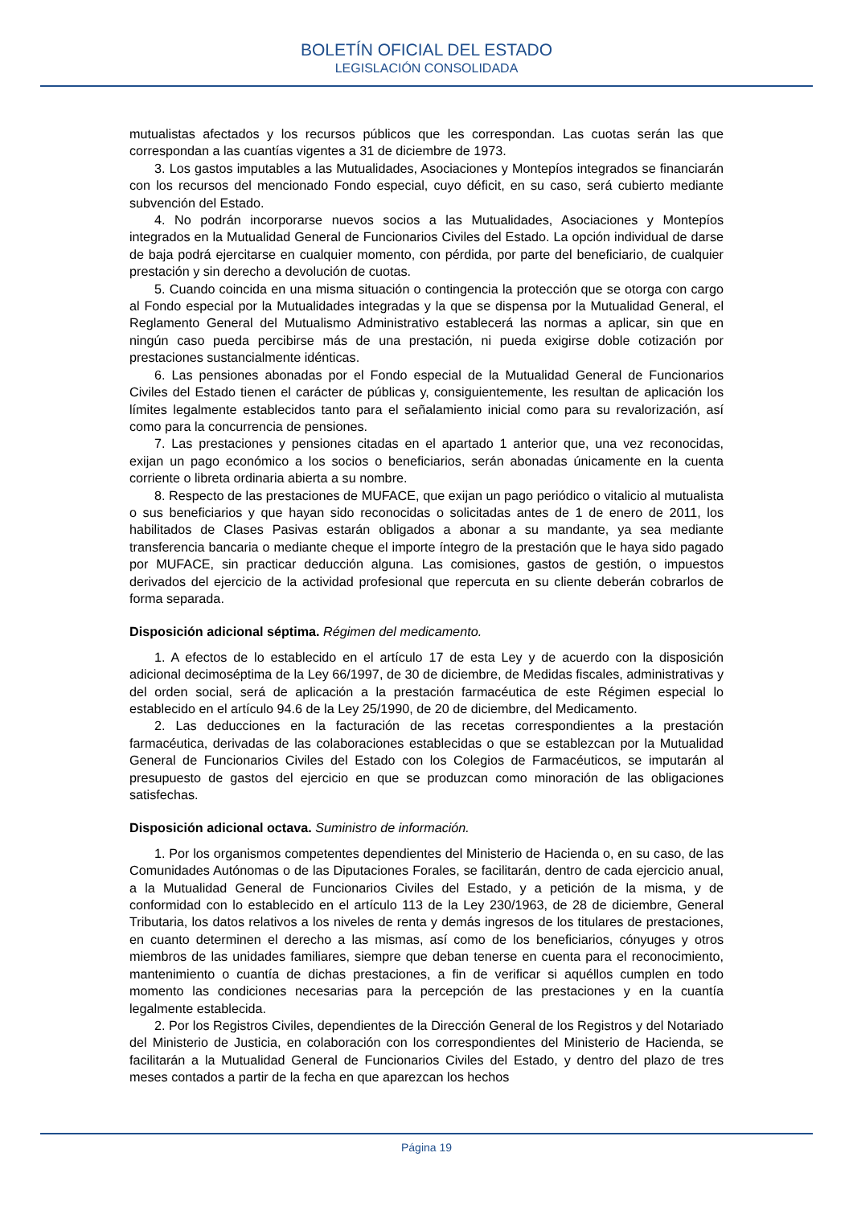BOLETÍN OFICIAL DEL ESTADO
LEGISLACIÓN CONSOLIDADA
mutualistas afectados y los recursos públicos que les correspondan. Las cuotas serán las que correspondan a las cuantías vigentes a 31 de diciembre de 1973.
3. Los gastos imputables a las Mutualidades, Asociaciones y Montepíos integrados se financiarán con los recursos del mencionado Fondo especial, cuyo déficit, en su caso, será cubierto mediante subvención del Estado.
4. No podrán incorporarse nuevos socios a las Mutualidades, Asociaciones y Montepíos integrados en la Mutualidad General de Funcionarios Civiles del Estado. La opción individual de darse de baja podrá ejercitarse en cualquier momento, con pérdida, por parte del beneficiario, de cualquier prestación y sin derecho a devolución de cuotas.
5. Cuando coincida en una misma situación o contingencia la protección que se otorga con cargo al Fondo especial por la Mutualidades integradas y la que se dispensa por la Mutualidad General, el Reglamento General del Mutualismo Administrativo establecerá las normas a aplicar, sin que en ningún caso pueda percibirse más de una prestación, ni pueda exigirse doble cotización por prestaciones sustancialmente idénticas.
6. Las pensiones abonadas por el Fondo especial de la Mutualidad General de Funcionarios Civiles del Estado tienen el carácter de públicas y, consiguientemente, les resultan de aplicación los límites legalmente establecidos tanto para el señalamiento inicial como para su revalorización, así como para la concurrencia de pensiones.
7. Las prestaciones y pensiones citadas en el apartado 1 anterior que, una vez reconocidas, exijan un pago económico a los socios o beneficiarios, serán abonadas únicamente en la cuenta corriente o libreta ordinaria abierta a su nombre.
8. Respecto de las prestaciones de MUFACE, que exijan un pago periódico o vitalicio al mutualista o sus beneficiarios y que hayan sido reconocidas o solicitadas antes de 1 de enero de 2011, los habilitados de Clases Pasivas estarán obligados a abonar a su mandante, ya sea mediante transferencia bancaria o mediante cheque el importe íntegro de la prestación que le haya sido pagado por MUFACE, sin practicar deducción alguna. Las comisiones, gastos de gestión, o impuestos derivados del ejercicio de la actividad profesional que repercuta en su cliente deberán cobrarlos de forma separada.
Disposición adicional séptima. Régimen del medicamento.
1. A efectos de lo establecido en el artículo 17 de esta Ley y de acuerdo con la disposición adicional decimoséptima de la Ley 66/1997, de 30 de diciembre, de Medidas fiscales, administrativas y del orden social, será de aplicación a la prestación farmacéutica de este Régimen especial lo establecido en el artículo 94.6 de la Ley 25/1990, de 20 de diciembre, del Medicamento.
2. Las deducciones en la facturación de las recetas correspondientes a la prestación farmacéutica, derivadas de las colaboraciones establecidas o que se establezcan por la Mutualidad General de Funcionarios Civiles del Estado con los Colegios de Farmacéuticos, se imputarán al presupuesto de gastos del ejercicio en que se produzcan como minoración de las obligaciones satisfechas.
Disposición adicional octava. Suministro de información.
1. Por los organismos competentes dependientes del Ministerio de Hacienda o, en su caso, de las Comunidades Autónomas o de las Diputaciones Forales, se facilitarán, dentro de cada ejercicio anual, a la Mutualidad General de Funcionarios Civiles del Estado, y a petición de la misma, y de conformidad con lo establecido en el artículo 113 de la Ley 230/1963, de 28 de diciembre, General Tributaria, los datos relativos a los niveles de renta y demás ingresos de los titulares de prestaciones, en cuanto determinen el derecho a las mismas, así como de los beneficiarios, cónyuges y otros miembros de las unidades familiares, siempre que deban tenerse en cuenta para el reconocimiento, mantenimiento o cuantía de dichas prestaciones, a fin de verificar si aquéllos cumplen en todo momento las condiciones necesarias para la percepción de las prestaciones y en la cuantía legalmente establecida.
2. Por los Registros Civiles, dependientes de la Dirección General de los Registros y del Notariado del Ministerio de Justicia, en colaboración con los correspondientes del Ministerio de Hacienda, se facilitarán a la Mutualidad General de Funcionarios Civiles del Estado, y dentro del plazo de tres meses contados a partir de la fecha en que aparezcan los hechos
Página 19